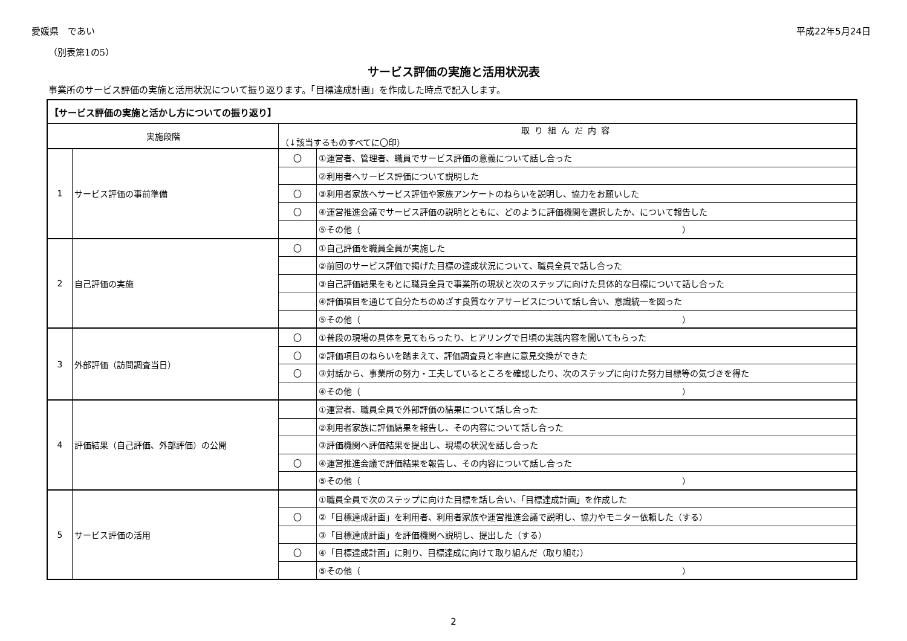愛媛県　であい 平成22年5月24日
（別表第1の5）
サービス評価の実施と活用状況表
事業所のサービス評価の実施と活用状況について振り返ります。「目標達成計画」を作成した時点で記入します。
| 【サービス評価の実施と活かし方についての振り返り】 | | | |
| --- | --- | --- | --- |
| 実施段階 | | 取り組んだ内容 （↓該当するものすべてに〇印） | |
| 1 | サービス評価の事前準備 | 〇 | ①運営者、管理者、職員でサービス評価の意義について話し合った |
| | | | ②利用者へサービス評価について説明した |
| | | 〇 | ③利用者家族へサービス評価や家族アンケートのねらいを説明し、協力をお願いした |
| | | 〇 | ④運営推進会議でサービス評価の説明とともに、どのように評価機関を選択したか、について報告した |
| | | | ⑤その他（ ） |
| 2 | 自己評価の実施 | 〇 | ①自己評価を職員全員が実施した |
| | | | ②前回のサービス評価で掲げた目標の達成状況について、職員全員で話し合った |
| | | | ③自己評価結果をもとに職員全員で事業所の現状と次のステップに向けた具体的な目標について話し合った |
| | | | ④評価項目を通じて自分たちのめざす良質なケアサービスについて話し合い、意識統一を図った |
| | | | ⑤その他（ ） |
| 3 | 外部評価（訪問調査当日） | 〇 | ①普段の現場の具体を見てもらったり、ヒアリングで日頃の実践内容を聞いてもらった |
| | | 〇 | ②評価項目のねらいを踏まえて、評価調査員と率直に意見交換ができた |
| | | 〇 | ③対話から、事業所の努力・工夫しているところを確認したり、次のステップに向けた努力目標等の気づきを得た |
| | | | ④その他（ ） |
| 4 | 評価結果（自己評価、外部評価）の公開 | | ①運営者、職員全員で外部評価の結果について話し合った |
| | | | ②利用者家族に評価結果を報告し、その内容について話し合った |
| | | | ③評価機関へ評価結果を提出し、現場の状況を話し合った |
| | | 〇 | ④運営推進会議で評価結果を報告し、その内容について話し合った |
| | | | ⑤その他（ ） |
| 5 | サービス評価の活用 | | ①職員全員で次のステップに向けた目標を話し合い、「目標達成計画」を作成した |
| | | 〇 | ②「目標達成計画」を利用者、利用者家族や運営推進会議で説明し、協力やモニター依頼した（する） |
| | | | ③「目標達成計画」を評価機関へ説明し、提出した（する） |
| | | 〇 | ④「目標達成計画」に則り、目標達成に向けて取り組んだ（取り組む） |
| | | | ⑤その他（ ） |
2